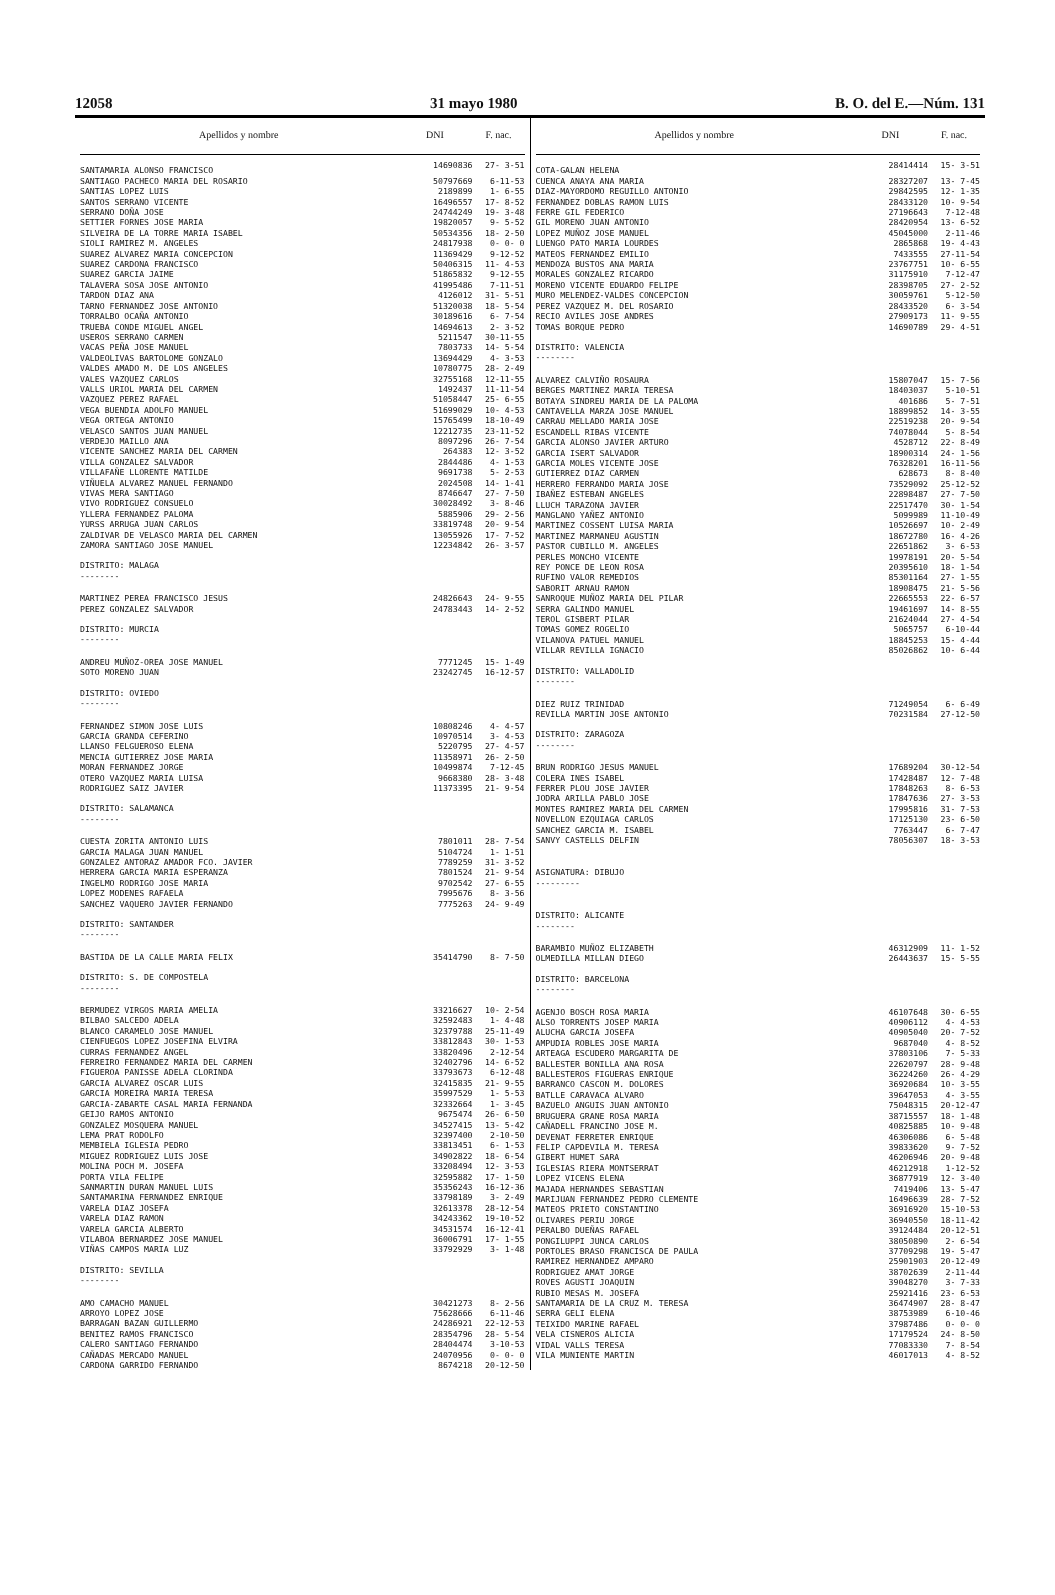12058 31 mayo 1980 B. O. del E.—Núm. 131
| Apellidos y nombre | DNI | F. nac. |
| --- | --- | --- |
| SANTAMARIA ALONSO FRANCISCO | 14690836 | 27- 3-51 |
| SANTIAGO PACHECO MARIA DEL ROSARIO | 50797669 | 6-11-53 |
| SANTIAS LOPEZ LUIS | 2189899 | 1- 6-55 |
| SANTOS SERRANO VICENTE | 16496557 | 17- 8-52 |
| SERRANO DOÑA JOSE | 24744249 | 19- 3-48 |
| SETTIER FORNES JOSE MARIA | 19820057 | 9- 5-52 |
| SILVEIRA DE LA TORRE MARIA ISABEL | 50534356 | 18- 2-50 |
| SIOLI RAMIREZ M. ANGELES | 24817938 | 0- 0- 0 |
| SUAREZ ALVAREZ MARIA CONCEPCION | 11369429 | 9-12-52 |
| SUAREZ CARDONA FRANCISCO | 50406315 | 11- 4-53 |
| SUAREZ GARCIA JAIME | 51865832 | 9-12-55 |
| TALAVERA SOSA JOSE ANTONIO | 41995486 | 7-11-51 |
| TARDON DIAZ ANA | 4126012 | 31- 5-51 |
| TARNO FERNANDEZ JOSE ANTONIO | 51320038 | 18- 5-54 |
| TORRALBO OCAÑA ANTONIO | 30189616 | 6- 7-54 |
| TRUEBA CONDE MIGUEL ANGEL | 14694613 | 2- 3-52 |
| USEROS SERRANO CARMEN | 5211547 | 30-11-55 |
| VACAS PEÑA JOSE MANUEL | 7803733 | 14- 5-54 |
| VALDEOLIVAS BARTOLOME GONZALO | 13694429 | 4- 3-53 |
| VALDES AMADO M. DE LOS ANGELES | 10780775 | 28- 2-49 |
| VALES VAZQUEZ CARLOS | 32755168 | 12-11-55 |
| VALLS URIOL MARIA DEL CARMEN | 1492437 | 11-11-54 |
| VAZQUEZ PEREZ RAFAEL | 51058447 | 25- 6-55 |
| VEGA BUENDIA ADOLFO MANUEL | 51699029 | 10- 4-53 |
| VEGA ORTEGA ANTONIO | 15765499 | 18-10-49 |
| VELASCO SANTOS JUAN MANUEL | 12212735 | 23-11-52 |
| VERDEJO MAILLO ANA | 8097296 | 26- 7-54 |
| VICENTE SANCHEZ MARIA DEL CARMEN | 264383 | 12- 3-52 |
| VILLA GONZALEZ SALVADOR | 2844486 | 4- 1-53 |
| VILLAFAÑE LLORENTE MATILDE | 9691738 | 5- 2-53 |
| VIÑUELA ALVAREZ MANUEL FERNANDO | 2024508 | 14- 1-41 |
| VIVAS MERA SANTIAGO | 8746647 | 27- 7-50 |
| VIVO RODRIGUEZ CONSUELO | 30028492 | 3- 8-46 |
| YLLERA FERNANDEZ PALOMA | 5885906 | 29- 2-56 |
| YURSS ARRUGA JUAN CARLOS | 33819748 | 20- 9-54 |
| ZALDIVAR DE VELASCO MARIA DEL CARMEN | 13055926 | 17- 7-52 |
| ZAMORA SANTIAGO JOSE MANUEL | 12234842 | 26- 3-57 |
| DISTRITO: MALAGA -------- | | |
| MARTINEZ PEREA FRANCISCO JESUS | 24826643 | 24- 9-55 |
| PEREZ GONZALEZ SALVADOR | 24783443 | 14- 2-52 |
| DISTRITO: MURCIA -------- | | |
| ANDREU MUÑOZ-OREA JOSE MANUEL | 7771245 | 15- 1-49 |
| SOTO MORENO JUAN | 23242745 | 16-12-57 |
| DISTRITO: OVIEDO -------- | | |
| FERNANDEZ SIMON JOSE LUIS | 10808246 | 4- 4-57 |
| GARCIA GRANDA CEFERINO | 10970514 | 3- 4-53 |
| LLANSO FELGUEROSO ELENA | 5220795 | 27- 4-57 |
| MENCIA GUTIERREZ JOSE MARIA | 11358971 | 26- 2-50 |
| MORAN FERNANDEZ JORGE | 10499874 | 7-12-45 |
| OTERO VAZQUEZ MARIA LUISA | 9668380 | 28- 3-48 |
| RODRIGUEZ SAIZ JAVIER | 11373395 | 21- 9-54 |
| DISTRITO: SALAMANCA -------- | | |
| CUESTA ZORITA ANTONIO LUIS | 7801011 | 28- 7-54 |
| GARCIA MALAGA JUAN MANUEL | 5104724 | 1- 1-51 |
| GONZALEZ ANTORAZ AMADOR FCO. JAVIER | 7789259 | 31- 3-52 |
| HERRERA GARCIA MARIA ESPERANZA | 7801524 | 21- 9-54 |
| INGELMO RODRIGO JOSE MARIA | 9702542 | 27- 6-55 |
| LOPEZ MODENES RAFAELA | 7995676 | 8- 3-56 |
| SANCHEZ VAQUERO JAVIER FERNANDO | 7775263 | 24- 9-49 |
| DISTRITO: SANTANDER -------- | | |
| BASTIDA DE LA CALLE MARIA FELIX | 35414790 | 8- 7-50 |
| DISTRITO: S. DE COMPOSTELA -------- | | |
| BERMUDEZ VIRGOS MARIA AMELIA | 33216627 | 10- 2-54 |
| BILBAO SALCEDO ADELA | 32592483 | 1- 4-48 |
| BLANCO CARAMELO JOSE MANUEL | 32379788 | 25-11-49 |
| CIENFUEGOS LOPEZ JOSEFINA ELVIRA | 33812843 | 30- 1-53 |
| CURRAS FERNANDEZ ANGEL | 33820496 | 2-12-54 |
| FERREIRO FERNANDEZ MARIA DEL CARMEN | 32402796 | 14- 6-52 |
| FIGUEROA PANISSE ADELA CLORINDA | 33793673 | 6-12-48 |
| GARCIA ALVAREZ OSCAR LUIS | 32415835 | 21- 9-55 |
| GARCIA MOREIRA MARIA TERESA | 35997529 | 1- 5-53 |
| GARCIA-ZABARTE CASAL MARIA FERNANDA | 32332664 | 1- 3-45 |
| GEIJO RAMOS ANTONIO | 9675474 | 26- 6-50 |
| GONZALEZ MOSQUERA MANUEL | 34527415 | 13- 5-42 |
| LEMA PRAT RODOLFO | 32397400 | 2-10-50 |
| MEMBIELA IGLESIA PEDRO | 33813451 | 6- 1-53 |
| MIGUEZ RODRIGUEZ LUIS JOSE | 34902822 | 18- 6-54 |
| MOLINA POCH M. JOSEFA | 33208494 | 12- 3-53 |
| PORTA VILA FELIPE | 32595882 | 17- 1-50 |
| SANMARTIN DURAN MANUEL LUIS | 35356243 | 16-12-36 |
| SANTAMARINA FERNANDEZ ENRIQUE | 33798189 | 3- 2-49 |
| VARELA DIAZ JOSEFA | 32613378 | 28-12-54 |
| VARELA DIAZ RAMON | 34243362 | 19-10-52 |
| VARELA GARCIA ALBERTO | 34531574 | 16-12-41 |
| VILABOA BERNARDEZ JOSE MANUEL | 36006791 | 17- 1-55 |
| VIÑAS CAMPOS MARIA LUZ | 33792929 | 3- 1-48 |
| DISTRITO: SEVILLA -------- | | |
| AMO CAMACHO MANUEL | 30421273 | 8- 2-56 |
| ARROYO LOPEZ JOSE | 75628666 | 6-11-46 |
| BARRAGAN BAZAN GUILLERMO | 24286921 | 22-12-53 |
| BENITEZ RAMOS FRANCISCO | 28354796 | 28- 5-54 |
| CALERO SANTIAGO FERNANDO | 28404474 | 3-10-53 |
| CAÑADAS MERCADO MANUEL | 24070956 | 0- 0- 0 |
| CARDONA GARRIDO FERNANDO | 8674218 | 20-12-50 |
| Apellidos y nombre | DNI | F. nac. |
| --- | --- | --- |
| COTA-GALAN HELENA | 28414414 | 15- 3-51 |
| CUENCA ANAYA ANA MARIA | 28327207 | 13- 7-45 |
| DIAZ-MAYORDOMO REGUILLO ANTONIO | 29842595 | 12- 1-35 |
| FERNANDEZ DOBLAS RAMON LUIS | 28433120 | 10- 9-54 |
| FERRE GIL FEDERICO | 27196643 | 7-12-48 |
| GIL MORENO JUAN ANTONIO | 28420954 | 13- 6-52 |
| LOPEZ MUÑOZ JOSE MANUEL | 45045000 | 2-11-46 |
| LUENGO PATO MARIA LOURDES | 2865868 | 19- 4-43 |
| MATEOS FERNANDEZ EMILIO | 7433555 | 27-11-54 |
| MENDOZA BUSTOS ANA MARIA | 23767751 | 10- 6-55 |
| MORALES GONZALEZ RICARDO | 31175910 | 7-12-47 |
| MORENO VICENTE EDUARDO FELIPE | 28398705 | 27- 2-52 |
| MURO MELENDEZ-VALDES CONCEPCION | 30059761 | 5-12-50 |
| PEREZ VAZQUEZ M. DEL ROSARIO | 28433520 | 6- 3-54 |
| RECIO AVILES JOSE ANDRES | 27909173 | 11- 9-55 |
| TOMAS BORQUE PEDRO | 14690789 | 29- 4-51 |
| DISTRITO: VALENCIA -------- | | |
| ALVAREZ CALVIÑO ROSAURA | 15807047 | 15- 7-56 |
| BERGES MARTINEZ MARIA TERESA | 18403037 | 5-10-51 |
| BOTAYA SINDREU MARIA DE LA PALOMA | 401686 | 5- 7-51 |
| CANTAVELLA MARZA JOSE MANUEL | 18899852 | 14- 3-55 |
| CARRAU MELLADO MARIA JOSE | 22519238 | 20- 9-54 |
| ESCANDELL RIBAS VICENTE | 74078044 | 5- 8-54 |
| GARCIA ALONSO JAVIER ARTURO | 4528712 | 22- 8-49 |
| GARCIA ISERT SALVADOR | 18900314 | 24- 1-56 |
| GARCIA MOLES VICENTE JOSE | 76328201 | 16-11-56 |
| GUTIERREZ DIAZ CARMEN | 628673 | 8- 8-40 |
| HERRERO FERRANDO MARIA JOSE | 73529092 | 25-12-52 |
| IBAÑEZ ESTEBAN ANGELES | 22898487 | 27- 7-50 |
| LLUCH TARAZONA JAVIER | 22517470 | 30- 1-54 |
| MANGLANO YAÑEZ ANTONIO | 5099989 | 11-10-49 |
| MARTINEZ COSSENT LUISA MARIA | 10526697 | 10- 2-49 |
| MARTINEZ MARMANEU AGUSTIN | 18672780 | 16- 4-26 |
| PASTOR CUBILLO M. ANGELES | 22651862 | 3- 6-53 |
| PERLES MONCHO VICENTE | 19978191 | 20- 5-54 |
| REY PONCE DE LEON ROSA | 20395610 | 18- 1-54 |
| RUFINO VALOR REMEDIOS | 85301164 | 27- 1-55 |
| SABORIT ARNAU RAMON | 18908475 | 21- 5-56 |
| SANROQUE MUÑOZ MARIA DEL PILAR | 22665553 | 22- 6-57 |
| SERRA GALINDO MANUEL | 19461697 | 14- 8-55 |
| TEROL GISBERT PILAR | 21624044 | 27- 4-54 |
| TOMAS GOMEZ ROGELIO | 5065757 | 6-10-44 |
| VILANOVA PATUEL MANUEL | 18845253 | 15- 4-44 |
| VILLAR REVILLA IGNACIO | 85026862 | 10- 6-44 |
| DISTRITO: VALLADOLID -------- | | |
| DIEZ RUIZ TRINIDAD | 71249054 | 6- 6-49 |
| REVILLA MARTIN JOSE ANTONIO | 70231584 | 27-12-50 |
| DISTRITO: ZARAGOZA -------- | | |
| BRUN RODRIGO JESUS MANUEL | 17689204 | 30-12-54 |
| COLERA INES ISABEL | 17428487 | 12- 7-48 |
| FERRER PLOU JOSE JAVIER | 17848263 | 8- 6-53 |
| JODRA ARILLA PABLO JOSE | 17847636 | 27- 3-53 |
| MONTES RAMIREZ MARIA DEL CARMEN | 17995816 | 31- 7-53 |
| NOVELLON EZQUIAGA CARLOS | 17125130 | 23- 6-50 |
| SANCHEZ GARCIA M. ISABEL | 7763447 | 6- 7-47 |
| SANVY CASTELLS DELFIN | 78056307 | 18- 3-53 |
| ASIGNATURA: DIBUJO --------- | | |
| DISTRITO: ALICANTE -------- | | |
| BARAMBIO MUÑOZ ELIZABETH | 46312909 | 11- 1-52 |
| OLMEDILLA MILLAN DIEGO | 26443637 | 15- 5-55 |
| DISTRITO: BARCELONA -------- | | |
| AGENJO BOSCH ROSA MARIA | 46107648 | 30- 6-55 |
| ALSO TORRENTS JOSEP MARIA | 40906112 | 4- 4-53 |
| ALUCHA GARCIA JOSEFA | 40905040 | 20- 7-52 |
| AMPUDIA ROBLES JOSE MARIA | 9687040 | 4- 8-52 |
| ARTEAGA ESCUDERO MARGARITA DE | 37803106 | 7- 5-33 |
| BALLESTER BONILLA ANA ROSA | 22620797 | 28- 9-48 |
| BALLESTEROS FIGUERAS ENRIQUE | 36224260 | 26- 4-29 |
| BARRANCO CASCON M. DOLORES | 36920684 | 10- 3-55 |
| BATLLE CARAVACA ALVARO | 39647053 | 4- 3-55 |
| BAZUELO ANGUIS JUAN ANTONIO | 75048315 | 20-12-47 |
| BRUGUERA GRANE ROSA MARIA | 38715557 | 18- 1-48 |
| CAÑADELL FRANCINO JOSE M. | 40825885 | 10- 9-48 |
| DEVENAT FERRETER ENRIQUE | 46306086 | 6- 5-48 |
| FELIP CAPDEVILA M. TERESA | 39833620 | 9- 7-52 |
| GIBERT HUMET SARA | 46206946 | 20- 9-48 |
| IGLESIAS RIERA MONTSERRAT | 46212918 | 1-12-52 |
| LOPEZ VICENS ELENA | 36877919 | 12- 3-40 |
| MAJADA HERNANDES SEBASTIAN | 7419406 | 13- 5-47 |
| MARIJUAN FERNANDEZ PEDRO CLEMENTE | 16496639 | 28- 7-52 |
| MATEOS PRIETO CONSTANTINO | 36916920 | 15-10-53 |
| OLIVARES PERIU JORGE | 36940550 | 18-11-42 |
| PERALBO DUEÑAS RAFAEL | 39124484 | 20-12-51 |
| PONGILUPPI JUNCA CARLOS | 38050890 | 2- 6-54 |
| PORTOLES BRASO FRANCISCA DE PAULA | 37709298 | 19- 5-47 |
| RAMIREZ HERNANDEZ AMPARO | 25901903 | 20-12-49 |
| RODRIGUEZ AMAT JORGE | 38702639 | 2-11-44 |
| ROVES AGUSTI JOAQUIN | 39048270 | 3- 7-33 |
| RUBIO MESAS M. JOSEFA | 25921416 | 23- 6-53 |
| SANTAMARIA DE LA CRUZ M. TERESA | 36474907 | 28- 8-47 |
| SERRA GELI ELENA | 38753989 | 6-10-46 |
| TEIXIDO MARINE RAFAEL | 37987486 | 0- 0- 0 |
| VELA CISNEROS ALICIA | 17179524 | 24- 8-50 |
| VIDAL VALLS TERESA | 77083330 | 7- 8-54 |
| VILA MUNIENTE MARTIN | 46017013 | 4- 8-52 |